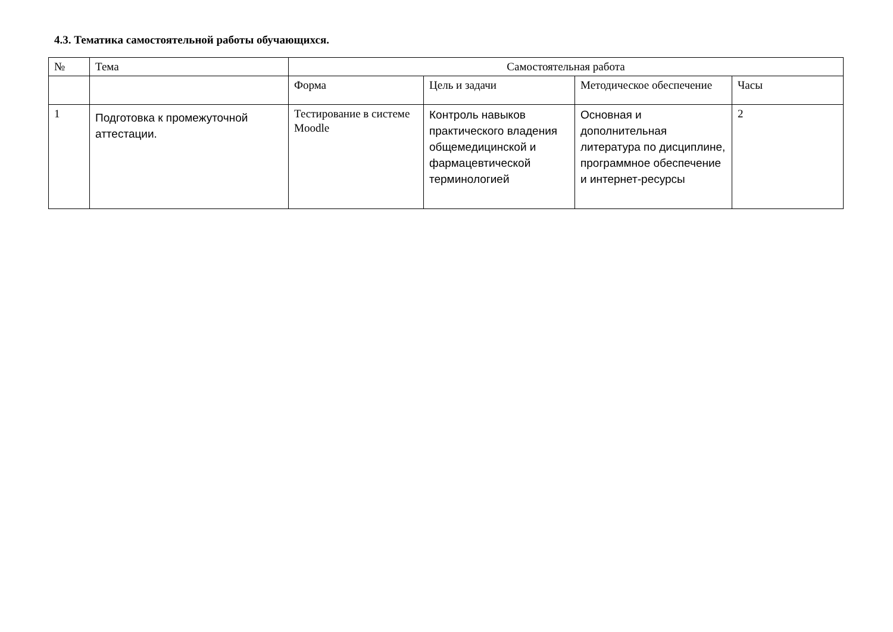4.3. Тематика самостоятельной работы обучающихся.
| № | Тема | Самостоятельная работа | | | |
| --- | --- | --- | --- | --- | --- |
| | | Форма | Цель и задачи | Методическое обеспечение | Часы |
| 1 | Подготовка к промежуточной аттестации. | Тестирование в системе Moodle | Контроль навыков практического владения общемедицинской и фармацевтической терминологией | Основная и дополнительная литература по дисциплине, программное обеспечение и интернет-ресурсы | 2 |